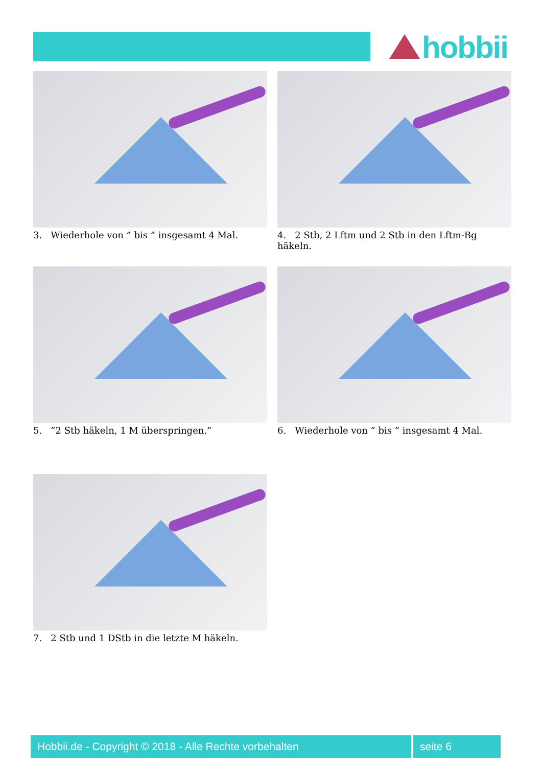hobbii
3. Wiederhole von ” bis ” insgesamt 4 Mal. 4. 2 Stb, 2 Lftm und 2 Stb in den Lftm-Bg häkeln.
5. ”2 Stb häkeln, 1 M überspringen.” 6. Wiederhole von ” bis ” insgesamt 4 Mal.
7. 2 Stb und 1 DStb in die letzte M häkeln.
Hobbii.de - Copyright © 2018 - Alle Rechte vorbehalten seite 6